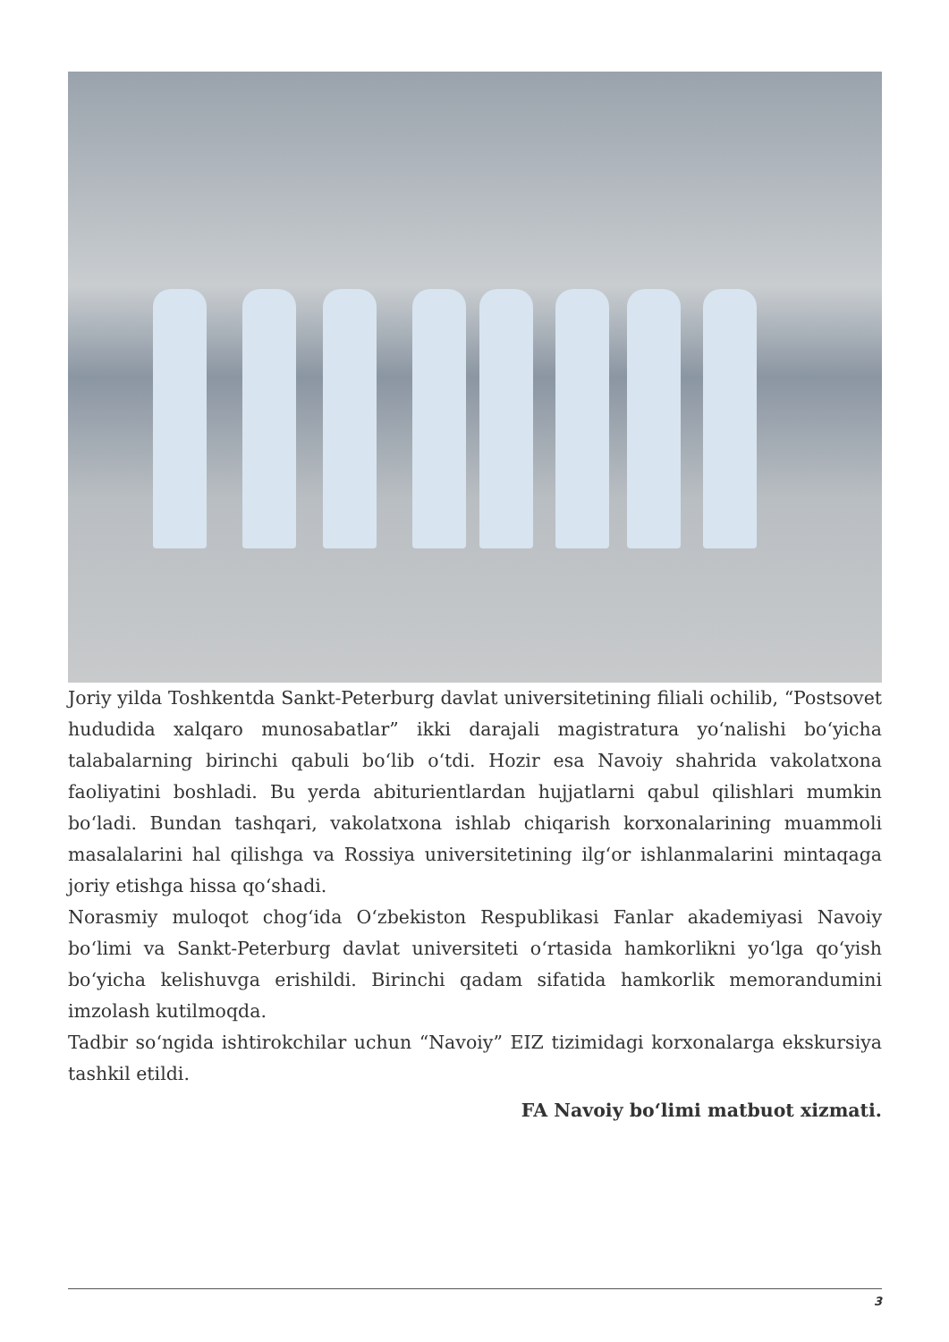Joriy yilda Toshkentda Sankt-Peterburg davlat universitetining filiali ochilib, “Postsovet hududida xalqaro munosabatlar” ikki darajali magistratura yoʻnalishi boʻyicha talabalarning birinchi qabuli boʻlib oʻtdi. Hozir esa Navoiy shahrida vakolatxona faoliyatini boshladi. Bu yerda abiturientlardan hujjatlarni qabul qilishlari mumkin boʻladi. Bundan tashqari, vakolatxona ishlab chiqarish korxonalarining muammoli masalalarini hal qilishga va Rossiya universitetining ilgʻor ishlanmalarini mintaqaga joriy etishga hissa qoʻshadi.
Norasmiy muloqot chogʻida Oʻzbekiston Respublikasi Fanlar akademiyasi Navoiy boʻlimi va Sankt-Peterburg davlat universiteti oʻrtasida hamkorlikni yoʻlga qoʻyish boʻyicha kelishuvga erishildi. Birinchi qadam sifatida hamkorlik memorandumini imzolash kutilmoqda.
Tadbir soʻngida ishtirokchilar uchun “Navoiy” EIZ tizimidagi korxonalarga ekskursiya tashkil etildi.
FA Navoiy boʻlimi matbuot xizmati.
3